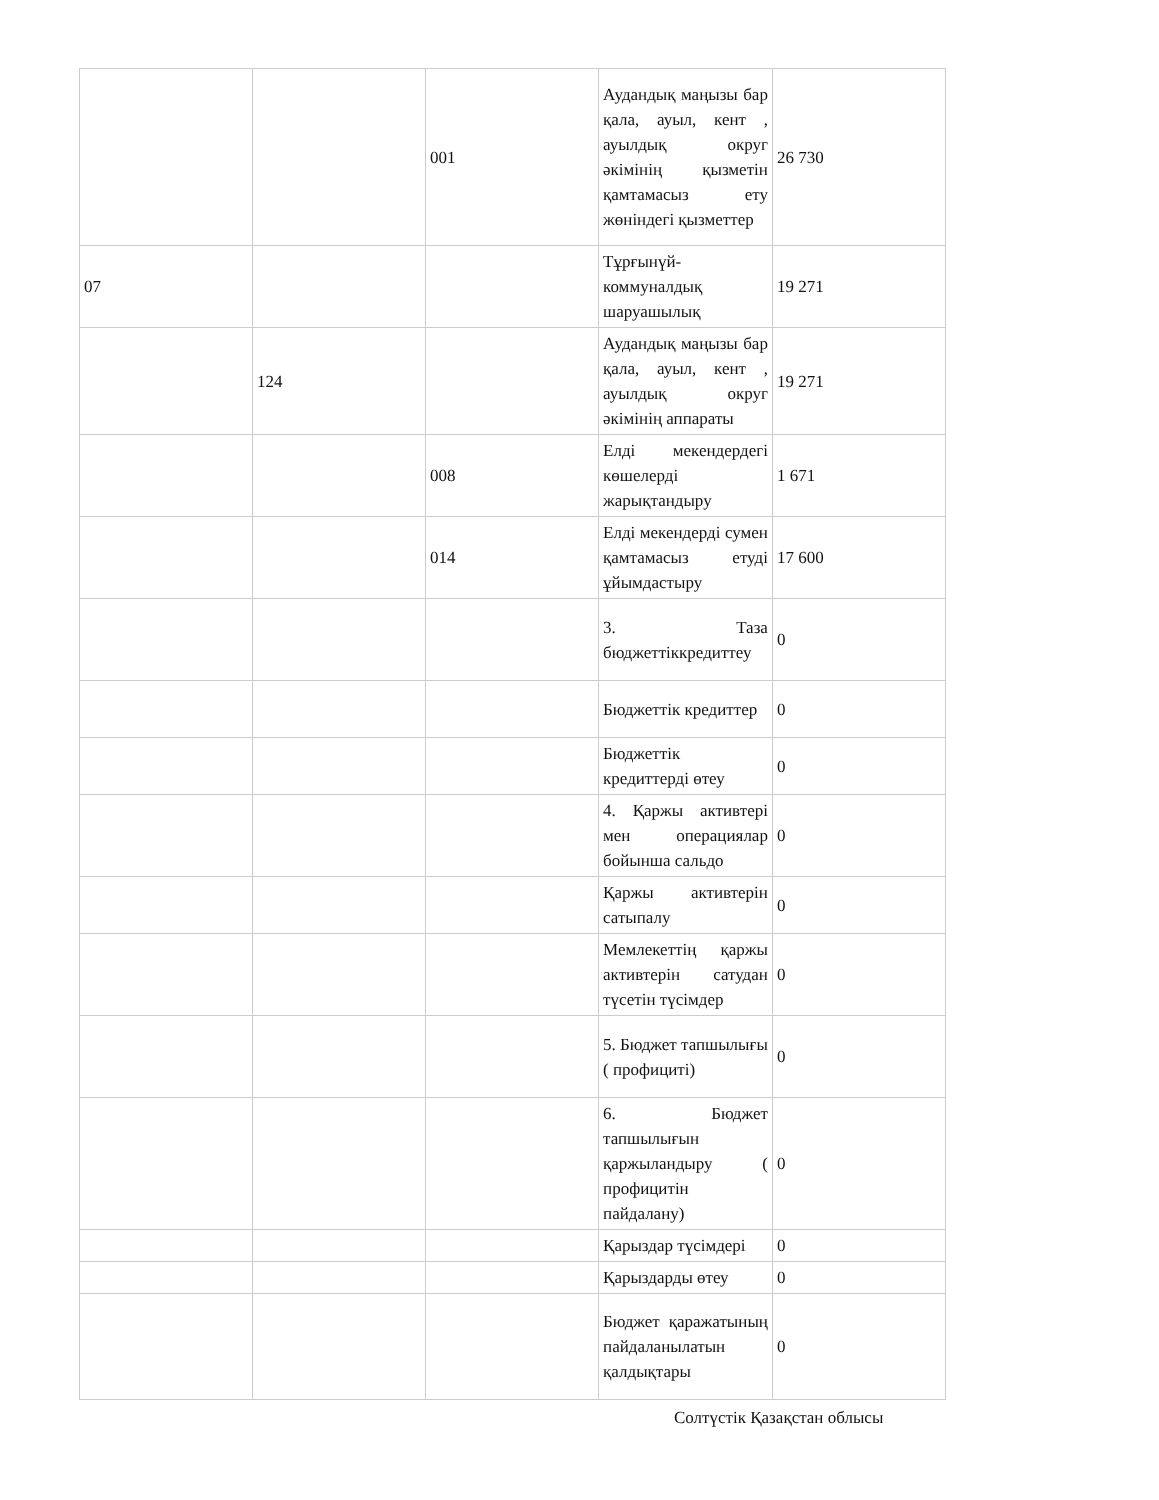| | | 001 | Аудандық маңызы бар қала, ауыл, кент , ауылдық округ әкімінің қызметін қамтамасыз ету жөніндегі қызметтер | 26 730 |
| 07 | | | Тұрғынүй-коммуналдық шаруашылық | 19 271 |
| | 124 | | Аудандық маңызы бар қала, ауыл, кент , ауылдық округ әкімінің аппараты | 19 271 |
| | | 008 | Елді мекендердегі көшелерді жарықтандыру | 1 671 |
| | | 014 | Елді мекендерді сумен қамтамасыз етуді ұйымдастыру | 17 600 |
| | | | 3. Таза бюджеттіккредиттеу | 0 |
| | | | Бюджеттік кредиттер | 0 |
| | | | Бюджеттік кредиттерді өтеу | 0 |
| | | | 4. Қаржы активтері мен операциялар бойынша сальдо | 0 |
| | | | Қаржы активтерін сатыпалу | 0 |
| | | | Мемлекеттің қаржы активтерін сатудан түсетін түсімдер | 0 |
| | | | 5. Бюджет тапшылығы ( профициті) | 0 |
| | | | 6. Бюджет тапшылығын қаржыландыру ( профицитін пайдалану) | 0 |
| | | | Қарыздар түсімдері | 0 |
| | | | Қарыздарды өтеу | 0 |
| | | | Бюджет қаражатының пайдаланылатын қалдықтары | 0 |
Солтүстік Қазақстан облысы